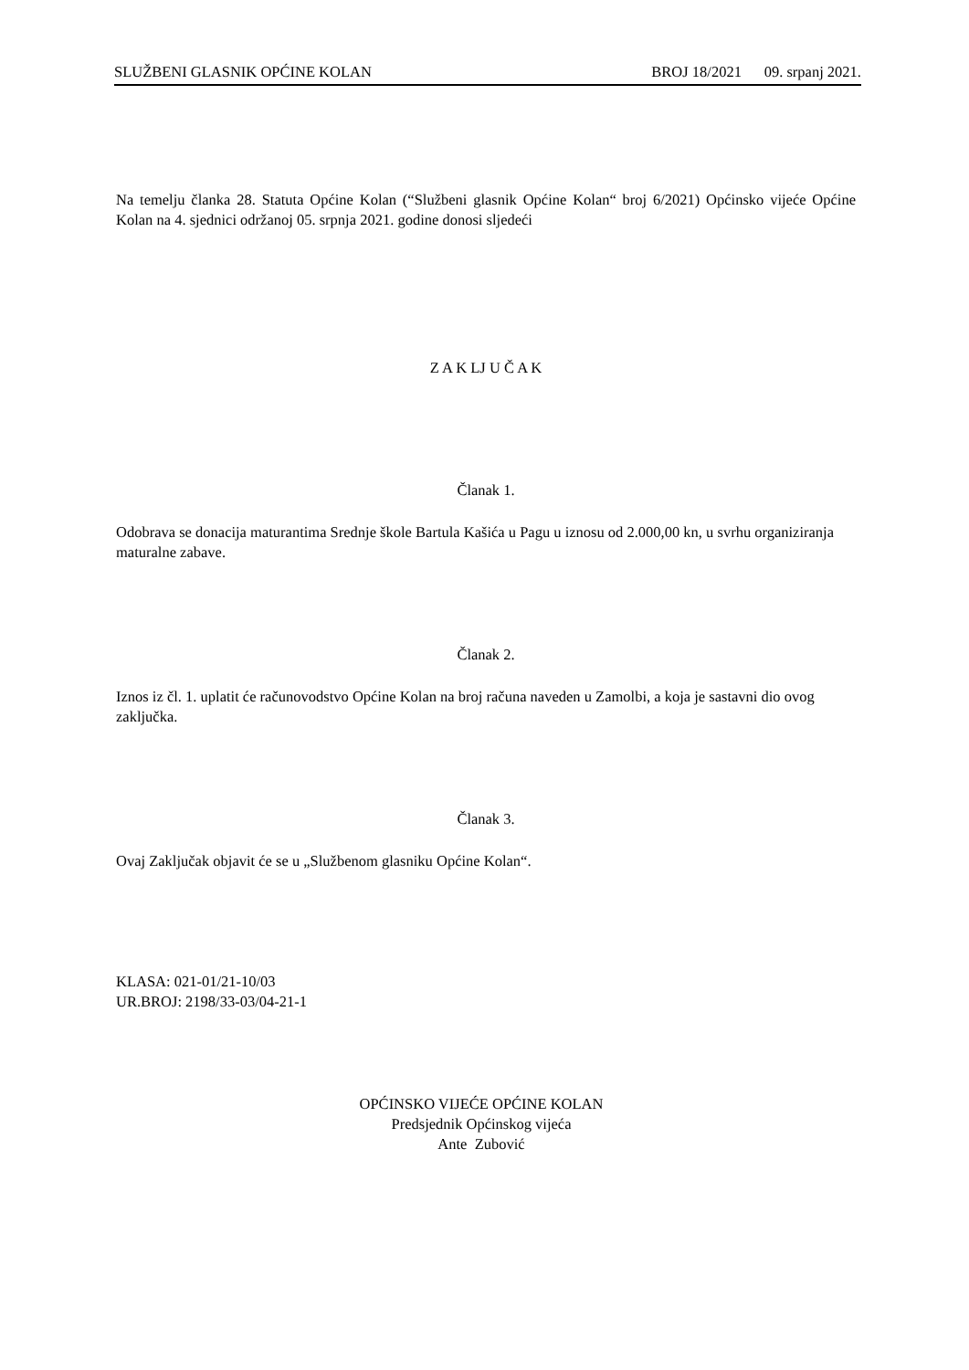SLUŽBENI GLASNIK OPĆINE KOLAN BROJ 18/2021 09. srpanj 2021.
Na temelju članka 28. Statuta Općine Kolan (“Službeni glasnik Općine Kolan“ broj 6/2021) Općinsko vijeće Općine Kolan na 4. sjednici održanoj 05. srpnja 2021. godine donosi sljedeći
Z A K LJ U Č A K
Članak 1.
Odobrava se donacija maturantima Srednje škole Bartula Kašića u Pagu u iznosu od 2.000,00 kn, u svrhu organiziranja maturalne zabave.
Članak 2.
Iznos iz čl. 1. uplatit će računovodstvo Općine Kolan na broj računa naveden u Zamolbi, a koja je sastavni dio ovog zaključka.
Članak 3.
Ovaj Zaključak objavit će se u „Službenom glasniku Općine Kolan“.
KLASA: 021-01/21-10/03
UR.BROJ: 2198/33-03/04-21-1
OPĆINSKO VIJEĆE OPĆINE KOLAN
Predsjednik Općinskog vijeća
Ante Zubović